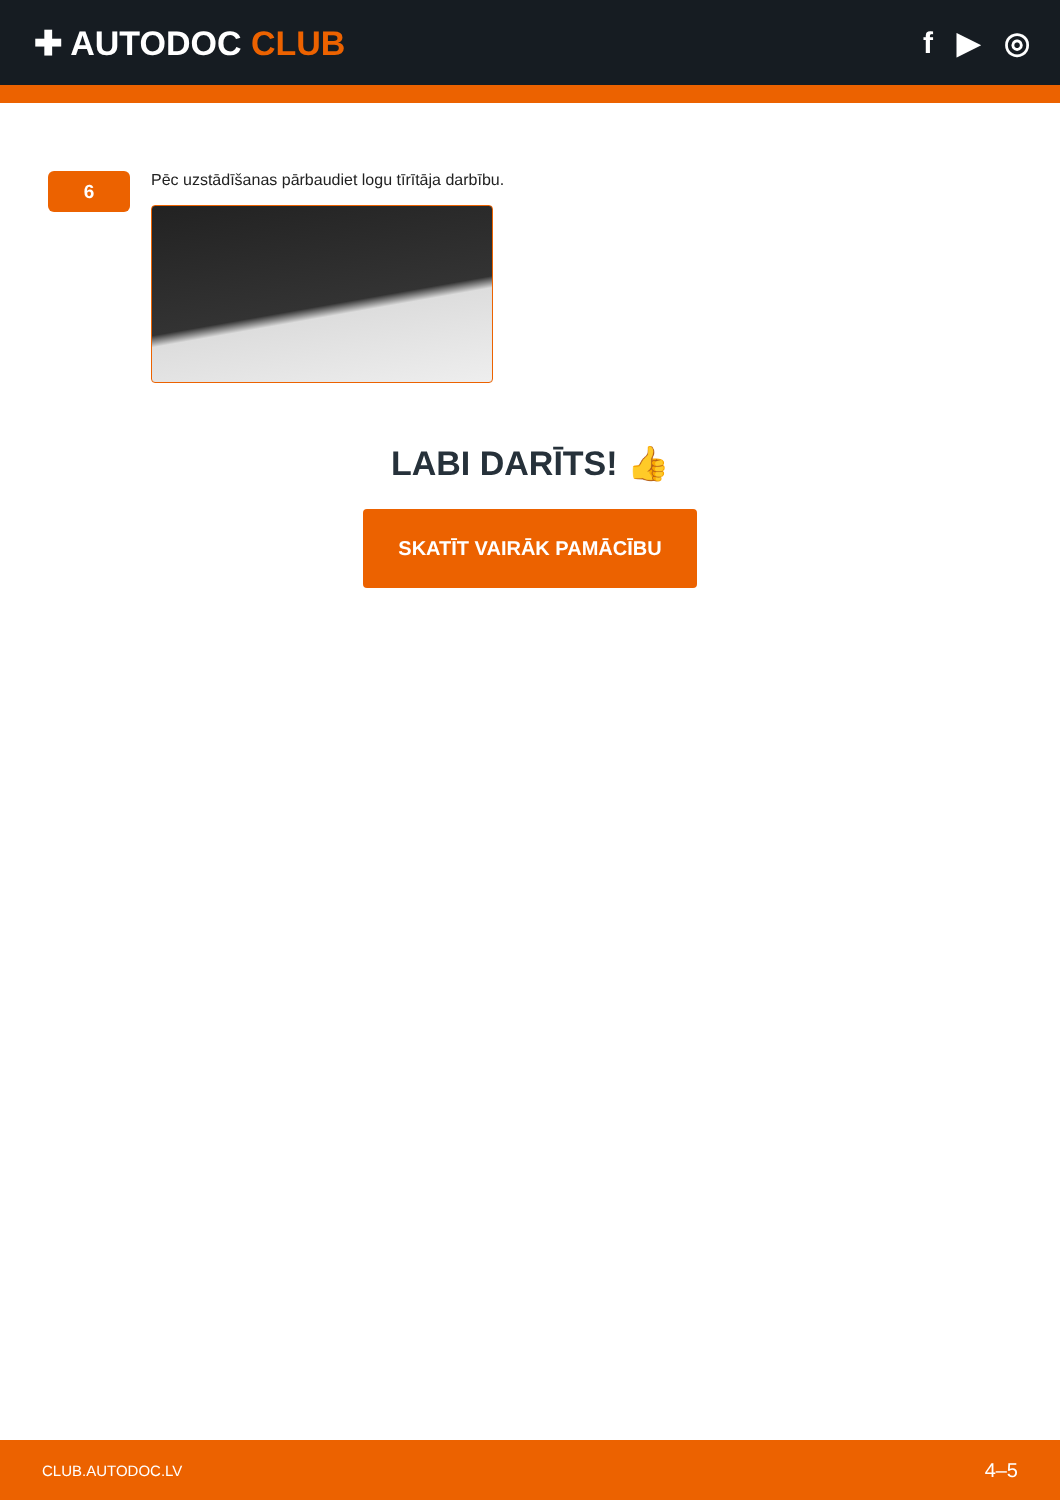✚ AUTODOC CLUB f ▶ ◎
6
Pēc uzstādīšanas pārbaudiet logu tīrītāja darbību.
LABI DARĪTS! 👍
SKATĪT VAIRĀK PAMĀCĪBU
CLUB.AUTODOC.LV 4–5